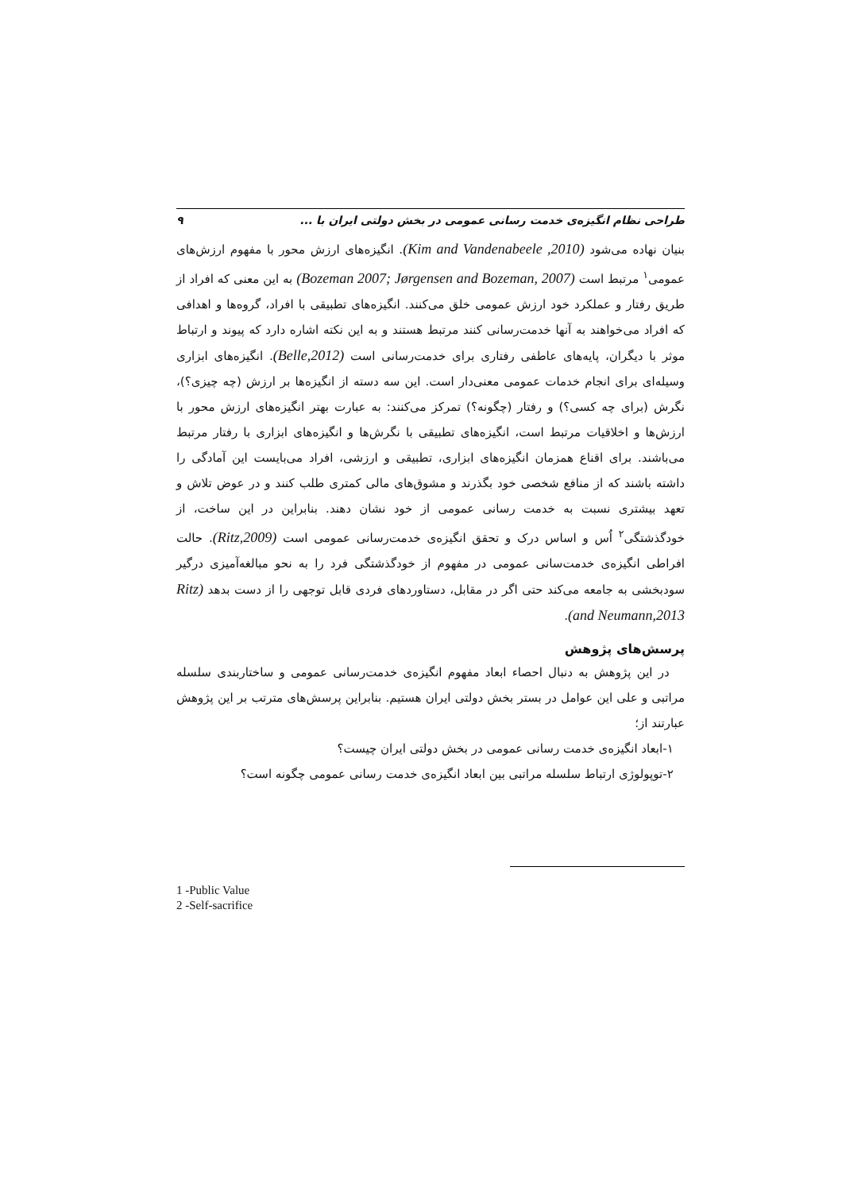طراحی نظام انگیزه‌ی خدمت رسانی عمومی در بخش دولتی ایران با ... ۹
بنیان نهاده می‌شود (Kim and Vandenabeele ,2010). انگیزه‌های ارزش محور با مفهوم ارزش‌های عمومی<sup>۱</sup> مرتبط است (Bozeman 2007; Jørgensen and Bozeman, 2007) به این معنی که افراد از طریق رفتار و عملکرد خود ارزش عمومی خلق می‌کنند. انگیزه‌های تطبیقی با افراد، گروه‌ها و اهدافی که افراد می‌خواهند به آنها خدمت‌رسانی کنند مرتبط هستند و به این نکته اشاره دارد که پیوند و ارتباط موثر با دیگران، پایه‌های عاطفی رفتاری برای خدمت‌رسانی است (Belle,2012). انگیزه‌های ابزاری وسیله‌ای برای انجام خدمات عمومی معنی‌دار است. این سه دسته از انگیزه‌ها بر ارزش (چه چیزی؟)، نگرش (برای چه کسی؟) و رفتار (چگونه؟) تمرکز می‌کنند: به عبارت بهتر انگیزه‌های ارزش محور با ارزش‌ها و اخلاقیات مرتبط است، انگیزه‌های تطبیقی با نگرش‌ها و انگیزه‌های ابزاری با رفتار مرتبط می‌باشند. برای اقناع همزمان انگیزه‌های ابزاری، تطبیقی و ارزشی، افراد می‌بایست این آمادگی را داشته باشند که از منافع شخصی خود بگذرند و مشوق‌های مالی کمتری طلب کنند و در عوض تلاش و تعهد بیشتری نسبت به خدمت رسانی عمومی از خود نشان دهند. بنابراین در این ساخت، از خودگذشتگی<sup>۲</sup> اُس و اساس درک و تحقق انگیزه‌ی خدمت‌رسانی عمومی است (Ritz,2009). حالت افراطی انگیزه‌ی خدمت‌سانی عمومی در مفهوم از خودگذشتگی فرد را به نحو مبالغه‌آمیزی درگیر سودبخشی به جامعه می‌کند حتی اگر در مقابل، دستاوردهای فردی قابل توجهی را از دست بدهد (Ritz and Neumann,2013).
پرسش‌های پژوهش
در این پژوهش به دنبال احصاء ابعاد مفهوم انگیزه‌ی خدمت‌رسانی عمومی و ساختاربندی سلسله مراتبی و علی این عوامل در بستر بخش دولتی ایران هستیم. بنابراین پرسش‌های مترتب بر این پژوهش عبارتند از؛
۱-ابعاد انگیزه‌ی خدمت رسانی عمومی در بخش دولتی ایران چیست؟
۲-توپولوژی ارتباط سلسله مراتبی بین ابعاد انگیزه‌ی خدمت رسانی عمومی چگونه است؟
1 -Public Value
2 -Self-sacrifice